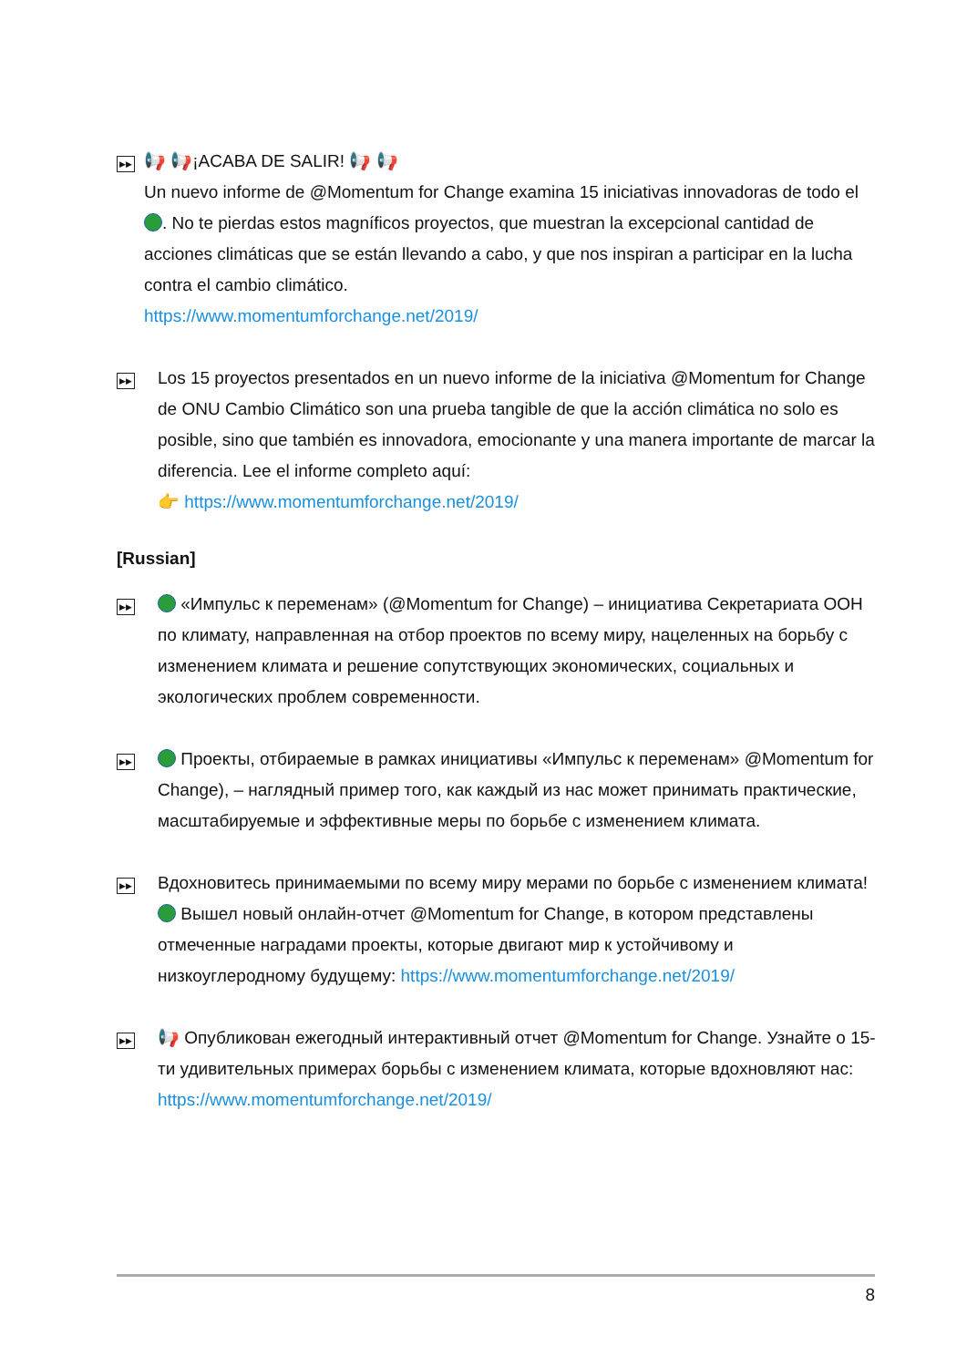▶▶
📢 📢¡ACABA DE SALIR! 📢 📢
Un nuevo informe de @Momentum for Change examina 15 iniciativas innovadoras de todo el . No te pierdas estos magníficos proyectos, que muestran la excepcional cantidad de acciones climáticas que se están llevando a cabo, y que nos inspiran a participar en la lucha contra el cambio climático.
https://www.momentumforchange.net/2019/
▶▶
Los 15 proyectos presentados en un nuevo informe de la iniciativa @Momentum for Change de ONU Cambio Climático son una prueba tangible de que la acción climática no solo es posible, sino que también es innovadora, emocionante y una manera importante de marcar la diferencia. Lee el informe completo aquí:
👉 https://www.momentumforchange.net/2019/
[Russian]
▶▶
«Импульс к переменам» (@Momentum for Change) – инициатива Секретариата ООН по климату, направленная на отбор проектов по всему миру, нацеленных на борьбу с изменением климата и решение сопутствующих экономических, социальных и экологических проблем современности.
▶▶
Проекты, отбираемые в рамках инициативы «Импульс к переменам» @Momentum for Change), – наглядный пример того, как каждый из нас может принимать практические, масштабируемые и эффективные меры по борьбе с изменением климата.
▶▶
Вдохновитесь принимаемыми по всему миру мерами по борьбе с изменением климата! Вышел новый онлайн-отчет @Momentum for Change, в котором представлены отмеченные наградами проекты, которые двигают мир к устойчивому и низкоуглеродному будущему: https://www.momentumforchange.net/2019/
▶▶
📢 Опубликован ежегодный интерактивный отчет @Momentum for Change. Узнайте о 15-ти удивительных примерах борьбы с изменением климата, которые вдохновляют нас: https://www.momentumforchange.net/2019/
8